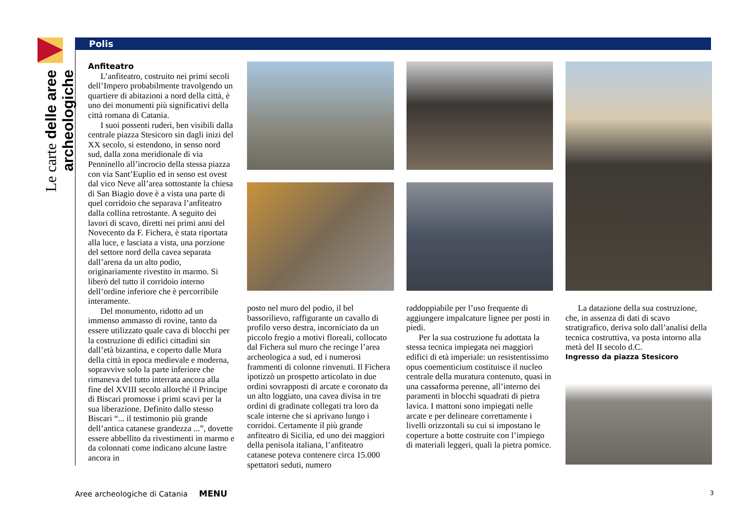Le carte delle aree archeologiche
Polis
Anfiteatro
L’anfiteatro, costruito nei primi secoli dell’Impero probabilmente travolgendo un quartiere di abitazioni a nord della città, è uno dei monumenti più significativi della città romana di Catania.
I suoi possenti ruderi, ben visibili dalla centrale piazza Stesicoro sin dagli inizi del XX secolo, si estendono, in senso nord sud, dalla zona meridionale di via Penninello all’incrocio della stessa piazza con via Sant’Euplio ed in senso est ovest dal vico Neve all’area sottostante la chiesa di San Biagio dove è a vista una parte di quel corridoio che separava l’anfiteatro dalla collina retrostante. A seguito dei lavori di scavo, diretti nei primi anni del Novecento da F. Fichera, è stata riportata alla luce, e lasciata a vista, una porzione del settore nord della cavea separata dall’arena da un alto podio, originariamente rivestito in marmo. Si liberò del tutto il corridoio interno dell’ordine inferiore che è percorribile interamente.
Del monumento, ridotto ad un immenso ammasso di rovine, tanto da essere utilizzato quale cava di blocchi per la costruzione di edifici cittadini sin dall’età bizantina, e coperto dalle Mura della città in epoca medievale e moderna, sopravvive solo la parte inferiore che rimaneva del tutto interrata ancora alla fine del XVIII secolo allorché il Principe di Biscari promosse i primi scavi per la sua liberazione. Definito dallo stesso Biscari “... il testimonio più grande dell’antica catanese grandezza ...”, dovette essere abbellito da rivestimenti in marmo e da colonnati come indicano alcune lastre ancora in
posto nel muro del podio, il bel bassorilievo, raffigurante un cavallo di profilo verso destra, incorniciato da un piccolo fregio a motivi floreali, collocato dal Fichera sul muro che recinge l’area archeologica a sud, ed i numerosi frammenti di colonne rinvenuti. Il Fichera ipotizzò un prospetto articolato in due ordini sovrapposti di arcate e coronato da un alto loggiato, una cavea divisa in tre ordini di gradinate collegati tra loro da scale interne che si aprivano lungo i corridoi. Certamente il più grande anfiteatro di Sicilia, ed uno dei maggiori della penisola italiana, l’anfiteatro catanese poteva contenere circa 15.000 spettatori seduti, numero
raddoppiabile per l’uso frequente di aggiungere impalcature lignee per posti in piedi.
Per la sua costruzione fu adottata la stessa tecnica impiegata nei maggiori edifici di età imperiale: un resistentissimo opus coementicium costituisce il nucleo centrale della muratura contenuto, quasi in una cassaforma perenne, all’interno dei paramenti in blocchi squadrati di pietra lavica. I mattoni sono impiegati nelle arcate e per delineare correttamente i livelli orizzontali su cui si impostano le coperture a botte costruite con l’impiego di materiali leggeri, quali la pietra pomice.
La datazione della sua costruzione, che, in assenza di dati di scavo stratigrafico, deriva solo dall’analisi della tecnica costruttiva, va posta intorno alla metà del II secolo d.C.
Ingresso da piazza Stesicoro
Aree archeologiche di Catania MENU 3